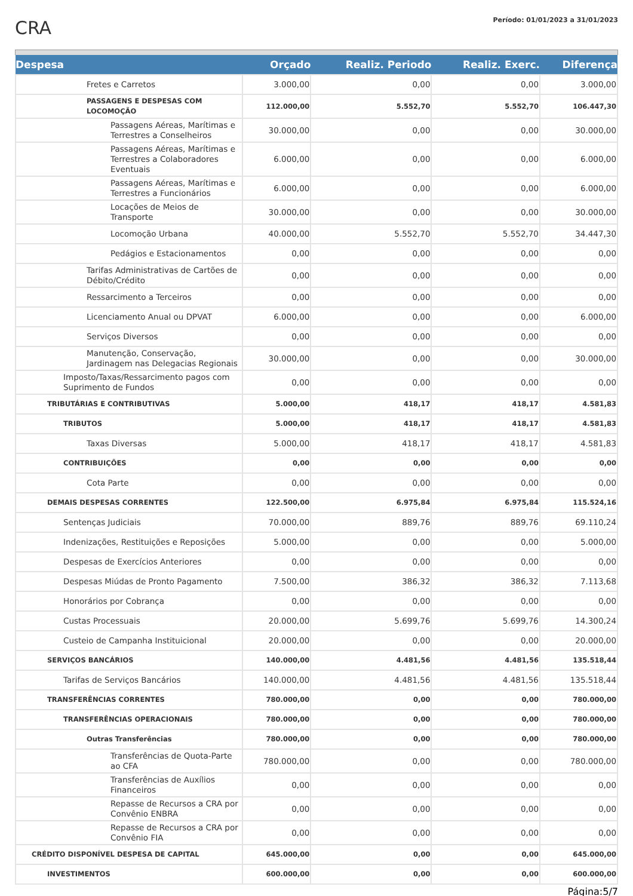CRA
Período: 01/01/2023 a 31/01/2023
| Despesa | Orçado | Realiz. Periodo | Realiz. Exerc. | Diferença |
| --- | --- | --- | --- | --- |
| Fretes e Carretos | 3.000,00 | 0,00 | 0,00 | 3.000,00 |
| PASSAGENS E DESPESAS COM LOCOMOÇÃO | 112.000,00 | 5.552,70 | 5.552,70 | 106.447,30 |
| Passagens Aéreas, Marítimas e Terrestres a Conselheiros | 30.000,00 | 0,00 | 0,00 | 30.000,00 |
| Passagens Aéreas, Marítimas e Terrestres a Colaboradores Eventuais | 6.000,00 | 0,00 | 0,00 | 6.000,00 |
| Passagens Aéreas, Marítimas e Terrestres a Funcionários | 6.000,00 | 0,00 | 0,00 | 6.000,00 |
| Locações de Meios de Transporte | 30.000,00 | 0,00 | 0,00 | 30.000,00 |
| Locomoção Urbana | 40.000,00 | 5.552,70 | 5.552,70 | 34.447,30 |
| Pedágios e Estacionamentos | 0,00 | 0,00 | 0,00 | 0,00 |
| Tarifas Administrativas de Cartões de Débito/Crédito | 0,00 | 0,00 | 0,00 | 0,00 |
| Ressarcimento a Terceiros | 0,00 | 0,00 | 0,00 | 0,00 |
| Licenciamento Anual ou DPVAT | 6.000,00 | 0,00 | 0,00 | 6.000,00 |
| Serviços Diversos | 0,00 | 0,00 | 0,00 | 0,00 |
| Manutenção, Conservação, Jardinagem nas Delegacias Regionais | 30.000,00 | 0,00 | 0,00 | 30.000,00 |
| Imposto/Taxas/Ressarcimento pagos com Suprimento de Fundos | 0,00 | 0,00 | 0,00 | 0,00 |
| TRIBUTÁRIAS E CONTRIBUTIVAS | 5.000,00 | 418,17 | 418,17 | 4.581,83 |
| TRIBUTOS | 5.000,00 | 418,17 | 418,17 | 4.581,83 |
| Taxas Diversas | 5.000,00 | 418,17 | 418,17 | 4.581,83 |
| CONTRIBUIÇÕES | 0,00 | 0,00 | 0,00 | 0,00 |
| Cota Parte | 0,00 | 0,00 | 0,00 | 0,00 |
| DEMAIS DESPESAS CORRENTES | 122.500,00 | 6.975,84 | 6.975,84 | 115.524,16 |
| Sentenças Judiciais | 70.000,00 | 889,76 | 889,76 | 69.110,24 |
| Indenizações, Restituições e Reposições | 5.000,00 | 0,00 | 0,00 | 5.000,00 |
| Despesas de Exercícios Anteriores | 0,00 | 0,00 | 0,00 | 0,00 |
| Despesas Miúdas de Pronto Pagamento | 7.500,00 | 386,32 | 386,32 | 7.113,68 |
| Honorários por Cobrança | 0,00 | 0,00 | 0,00 | 0,00 |
| Custas Processuais | 20.000,00 | 5.699,76 | 5.699,76 | 14.300,24 |
| Custeio de Campanha Instituicional | 20.000,00 | 0,00 | 0,00 | 20.000,00 |
| SERVIÇOS BANCÁRIOS | 140.000,00 | 4.481,56 | 4.481,56 | 135.518,44 |
| Tarifas de Serviços Bancários | 140.000,00 | 4.481,56 | 4.481,56 | 135.518,44 |
| TRANSFERÊNCIAS CORRENTES | 780.000,00 | 0,00 | 0,00 | 780.000,00 |
| TRANSFERÊNCIAS OPERACIONAIS | 780.000,00 | 0,00 | 0,00 | 780.000,00 |
| Outras Transferências | 780.000,00 | 0,00 | 0,00 | 780.000,00 |
| Transferências de Quota-Parte ao CFA | 780.000,00 | 0,00 | 0,00 | 780.000,00 |
| Transferências de Auxílios Financeiros | 0,00 | 0,00 | 0,00 | 0,00 |
| Repasse de Recursos a CRA por Convênio ENBRA | 0,00 | 0,00 | 0,00 | 0,00 |
| Repasse de Recursos a CRA por Convênio FIA | 0,00 | 0,00 | 0,00 | 0,00 |
| CRÉDITO DISPONÍVEL DESPESA DE CAPITAL | 645.000,00 | 0,00 | 0,00 | 645.000,00 |
| INVESTIMENTOS | 600.000,00 | 0,00 | 0,00 | 600.000,00 |
Página:5/7